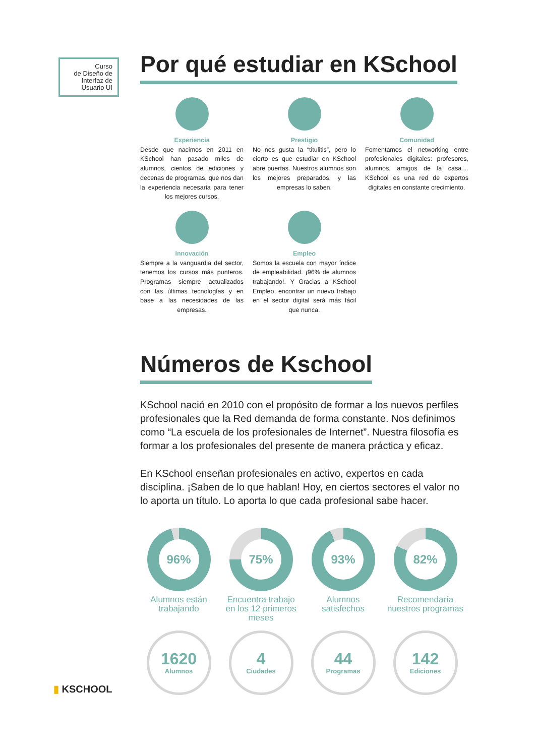Curso
de Diseño de
Interfaz de
Usuario UI
Por qué estudiar en KSchool
Experiencia
Desde que nacimos en 2011 en KSchool han pasado miles de alumnos, cientos de ediciones y decenas de programas, que nos dan la experiencia necesaria para tener los mejores cursos.
Prestigio
No nos gusta la “titulitis”, pero lo cierto es que estudiar en KSchool abre puertas. Nuestros alumnos son los mejores preparados, y las empresas lo saben.
Comunidad
Fomentamos el networking entre profesionales digitales: profesores, alumnos, amigos de la casa.... KSchool es una red de expertos digitales en constante crecimiento.
Innovación
Siempre a la vanguardia del sector, tenemos los cursos más punteros. Programas siempre actualizados con las últimas tecnologías y en base a las necesidades de las empresas.
Empleo
Somos la escuela con mayor índice de empleabilidad. ¡96% de alumnos trabajando!. Y Gracias a KSchool Empleo, encontrar un nuevo trabajo en el sector digital será más fácil que nunca.
Números de Kschool
KSchool nació en 2010 con el propósito de formar a los nuevos perfiles profesionales que la Red demanda de forma constante. Nos definimos como “La escuela de los profesionales de Internet”. Nuestra filosofía es formar a los profesionales del presente de manera práctica y eficaz.
En KSchool enseñan profesionales en activo, expertos en cada disciplina. ¡Saben de lo que hablan! Hoy, en ciertos sectores el valor no lo aporta un título. Lo aporta lo que cada profesional sabe hacer.
96%
Alumnos están trabajando
75%
Encuentra trabajo en los 12 primeros meses
93%
Alumnos satisfechos
82%
Recomendaría nuestros programas
1620
Alumnos
4
Ciudades
44
Programas
142
Ediciones
▮ KSCHOOL